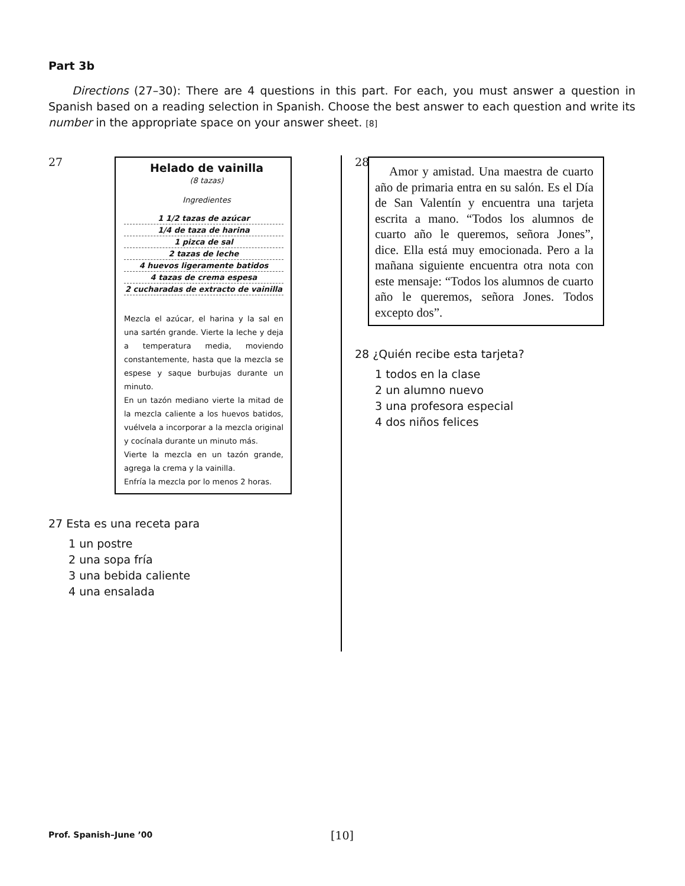Part 3b
Directions (27–30): There are 4 questions in this part. For each, you must answer a question in Spanish based on a reading selection in Spanish. Choose the best answer to each question and write its number in the appropriate space on your answer sheet. [8]
27
Helado de vainilla
(8 tazas)
Ingredientes
1 1/2 tazas de azúcar
1/4 de taza de harina
1 pizca de sal
2 tazas de leche
4 huevos ligeramente batidos
4 tazas de crema espesa
2 cucharadas de extracto de vainilla
Mezcla el azúcar, el harina y la sal en una sartén grande. Vierte la leche y deja a temperatura media, moviendo constantemente, hasta que la mezcla se espese y saque burbujas durante un minuto.
En un tazón mediano vierte la mitad de la mezcla caliente a los huevos batidos, vuélvela a incorporar a la mezcla original y cocínala durante un minuto más.
Vierte la mezcla en un tazón grande, agrega la crema y la vainilla.
Enfría la mezcla por lo menos 2 horas.
27 Esta es una receta para
1 un postre
2 una sopa fría
3 una bebida caliente
4 una ensalada
28
Amor y amistad. Una maestra de cuarto año de primaria entra en su salón. Es el Día de San Valentín y encuentra una tarjeta escrita a mano. “Todos los alumnos de cuarto año le queremos, señora Jones”, dice. Ella está muy emocionada. Pero a la mañana siguiente encuentra otra nota con este mensaje: “Todos los alumnos de cuarto año le queremos, señora Jones. Todos excepto dos”.
28 ¿Quién recibe esta tarjeta?
1 todos en la clase
2 un alumno nuevo
3 una profesora especial
4 dos niños felices
Prof. Spanish–June ’00 [10]